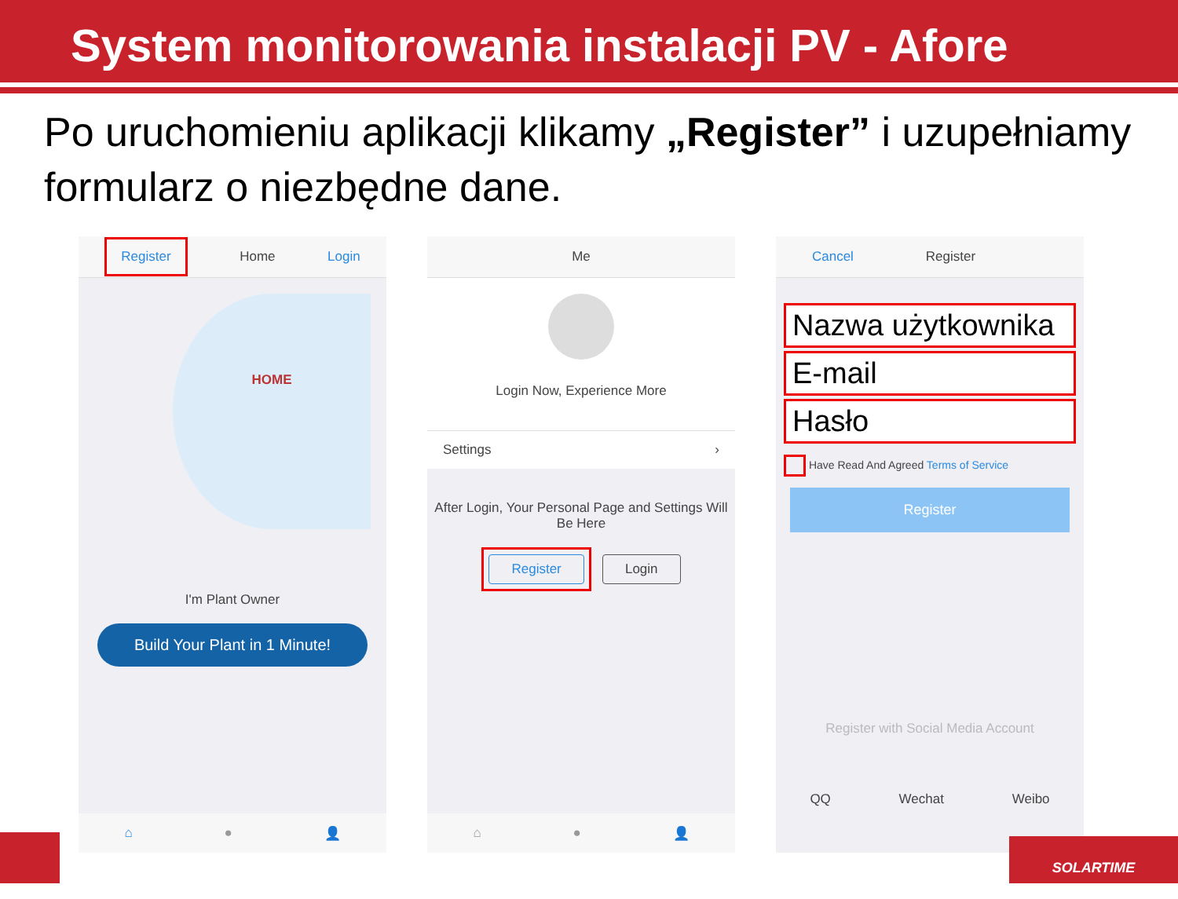System monitorowania instalacji PV - Afore
Po uruchomieniu aplikacji klikamy „Register” i uzupełniamy formularz o niezbędne dane.
Register Home Login
HOME
I'm Plant Owner
Build Your Plant in 1 Minute!
⌂ ● 👤
Me
Login Now, Experience More
Settings ›
After Login, Your Personal Page and Settings Will Be Here
Register Login
⌂ ● 👤
Cancel Register
Nazwa użytkownika
E-mail
Hasło
Have Read And Agreed Terms of Service
Register
Register with Social Media Account
QQ Wechat Weibo
SOLARTIME